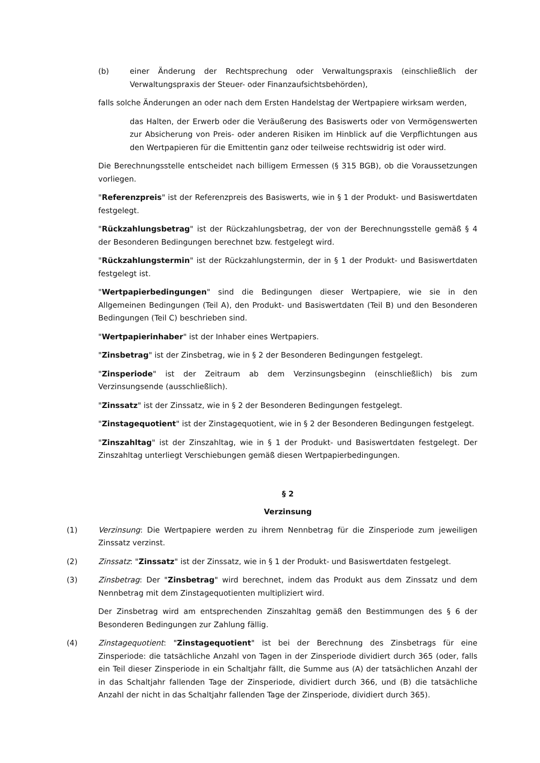(b) einer Änderung der Rechtsprechung oder Verwaltungspraxis (einschließlich der Verwaltungspraxis der Steuer- oder Finanzaufsichtsbehörden),
falls solche Änderungen an oder nach dem Ersten Handelstag der Wertpapiere wirksam werden,
das Halten, der Erwerb oder die Veräußerung des Basiswerts oder von Vermögenswerten zur Absicherung von Preis- oder anderen Risiken im Hinblick auf die Verpflichtungen aus den Wertpapieren für die Emittentin ganz oder teilweise rechtswidrig ist oder wird.
Die Berechnungsstelle entscheidet nach billigem Ermessen (§ 315 BGB), ob die Voraussetzungen vorliegen.
"Referenzpreis" ist der Referenzpreis des Basiswerts, wie in § 1 der Produkt- und Basiswertdaten festgelegt.
"Rückzahlungsbetrag" ist der Rückzahlungsbetrag, der von der Berechnungsstelle gemäß § 4 der Besonderen Bedingungen berechnet bzw. festgelegt wird.
"Rückzahlungstermin" ist der Rückzahlungstermin, der in § 1 der Produkt- und Basiswertdaten festgelegt ist.
"Wertpapierbedingungen" sind die Bedingungen dieser Wertpapiere, wie sie in den Allgemeinen Bedingungen (Teil A), den Produkt- und Basiswertdaten (Teil B) und den Besonderen Bedingungen (Teil C) beschrieben sind.
"Wertpapierinhaber" ist der Inhaber eines Wertpapiers.
"Zinsbetrag" ist der Zinsbetrag, wie in § 2 der Besonderen Bedingungen festgelegt.
"Zinsperiode" ist der Zeitraum ab dem Verzinsungsbeginn (einschließlich) bis zum Verzinsungsende (ausschließlich).
"Zinssatz" ist der Zinssatz, wie in § 2 der Besonderen Bedingungen festgelegt.
"Zinstagequotient" ist der Zinstagequotient, wie in § 2 der Besonderen Bedingungen festgelegt.
"Zinszahltag" ist der Zinszahltag, wie in § 1 der Produkt- und Basiswertdaten festgelegt. Der Zinszahltag unterliegt Verschiebungen gemäß diesen Wertpapierbedingungen.
§ 2
Verzinsung
(1) Verzinsung: Die Wertpapiere werden zu ihrem Nennbetrag für die Zinsperiode zum jeweiligen Zinssatz verzinst.
(2) Zinssatz: "Zinssatz" ist der Zinssatz, wie in § 1 der Produkt- und Basiswertdaten festgelegt.
(3) Zinsbetrag: Der "Zinsbetrag" wird berechnet, indem das Produkt aus dem Zinssatz und dem Nennbetrag mit dem Zinstagequotienten multipliziert wird.
Der Zinsbetrag wird am entsprechenden Zinszahltag gemäß den Bestimmungen des § 6 der Besonderen Bedingungen zur Zahlung fällig.
(4) Zinstagequotient: "Zinstagequotient" ist bei der Berechnung des Zinsbetrags für eine Zinsperiode: die tatsächliche Anzahl von Tagen in der Zinsperiode dividiert durch 365 (oder, falls ein Teil dieser Zinsperiode in ein Schaltjahr fällt, die Summe aus (A) der tatsächlichen Anzahl der in das Schaltjahr fallenden Tage der Zinsperiode, dividiert durch 366, und (B) die tatsächliche Anzahl der nicht in das Schaltjahr fallenden Tage der Zinsperiode, dividiert durch 365).